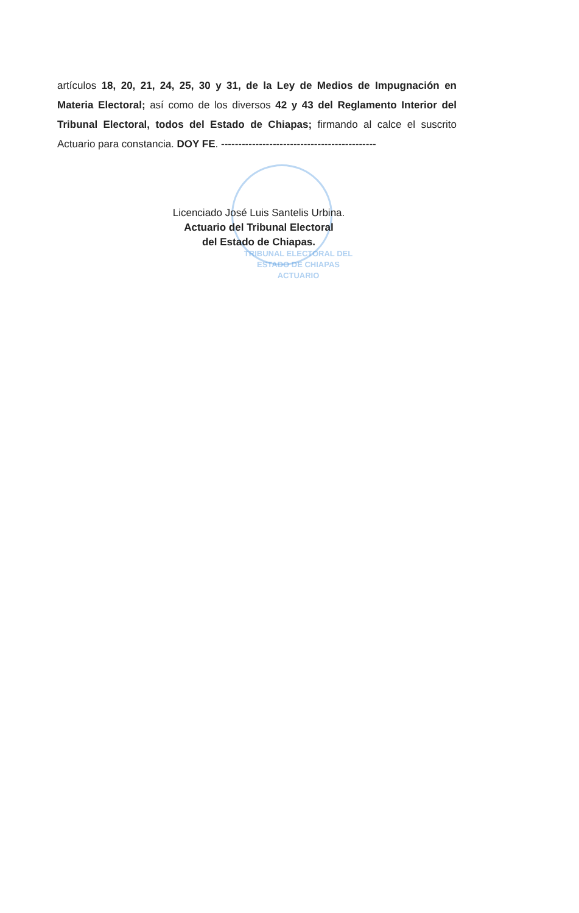artículos 18, 20, 21, 24, 25, 30 y 31, de la Ley de Medios de Impugnación en Materia Electoral; así como de los diversos 42 y 43 del Reglamento Interior del Tribunal Electoral, todos del Estado de Chiapas; firmando al calce el suscrito Actuario para constancia. DOY FE. ---------------------------------------------
Licenciado José Luis Santelis Urbina.
Actuario del Tribunal Electoral
del Estado de Chiapas.
TRIBUNAL ELECTORAL DEL
ESTADO DE CHIAPAS
ACTUARIO